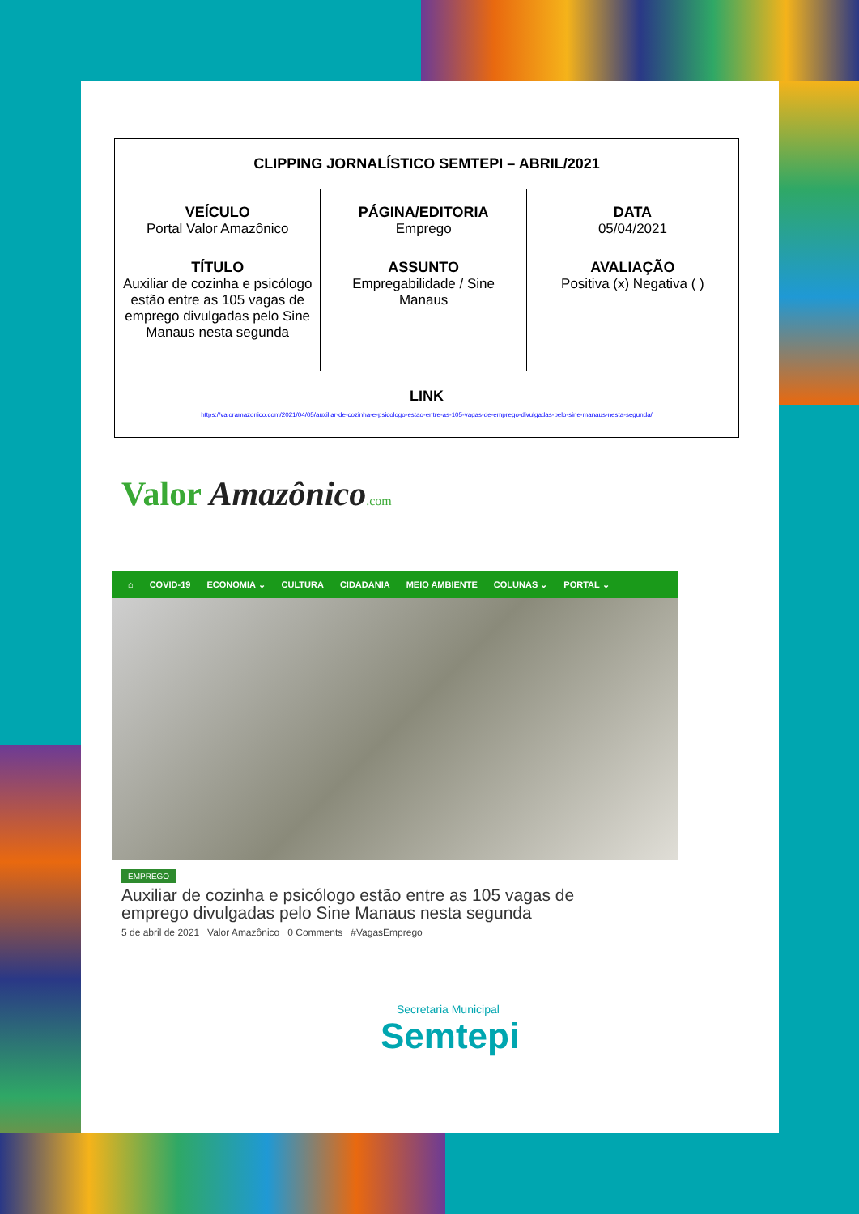| CLIPPING JORNALÍSTICO SEMTEPI – ABRIL/2021 | | |
| VEÍCULO Portal Valor Amazônico | PÁGINA/EDITORIA Emprego | DATA 05/04/2021 |
| TÍTULO Auxiliar de cozinha e psicólogo estão entre as 105 vagas de emprego divulgadas pelo Sine Manaus nesta segunda | ASSUNTO Empregabilidade / Sine Manaus | AVALIAÇÃO Positiva (x) Negativa ( ) |
| LINK https://valoramazonico.com/2021/04/05/auxiliar-de-cozinha-e-psicologo-estao-entre-as-105-vagas-de-emprego-divulgadas-pelo-sine-manaus-nesta-segunda/ | | |
Valor Amazônico.com
⌂ COVID-19 ECONOMIA ⌄ CULTURA CIDADANIA MEIO AMBIENTE COLUNAS ⌄ PORTAL ⌄
EMPREGO
Auxiliar de cozinha e psicólogo estão entre as 105 vagas de emprego divulgadas pelo Sine Manaus nesta segunda
5 de abril de 2021 Valor Amazônico 0 Comments #VagasEmprego
Secretaria Municipal
Semtepi